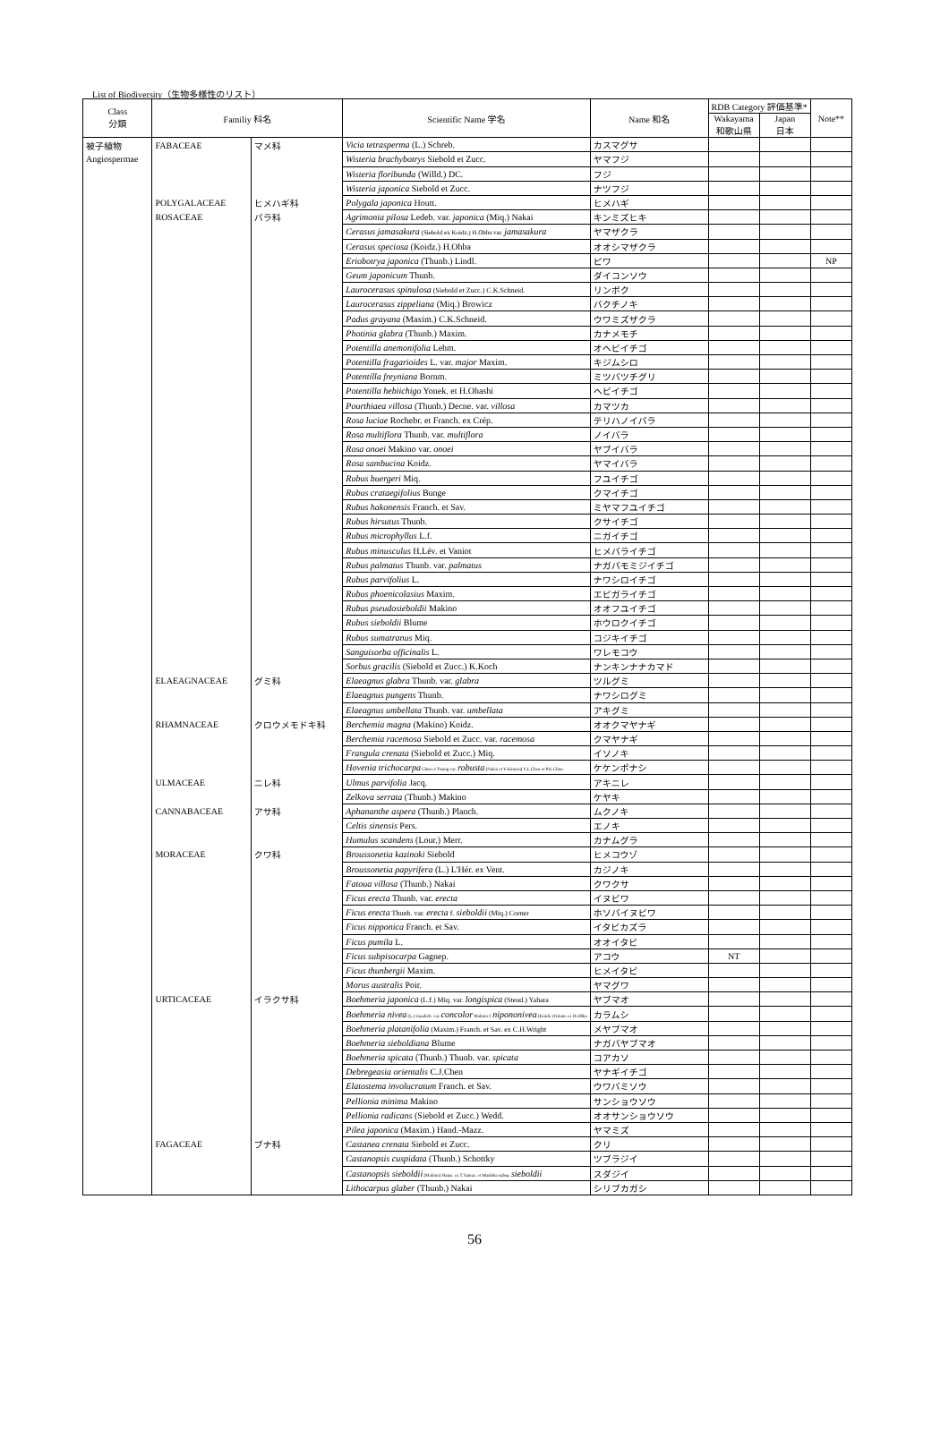List of Biodiversity（生物多様性のリスト）
| Class 分類 | Familiy 科名 | | Scientific Name 学名 | Name 和名 | RDB Category 評価基準* | | Note** |
| --- | --- | --- | --- | --- | --- | --- | --- |
| | | | | | Wakayama 和歌山県 | Japan 日本 | |
| 被子植物 | FABACEAE | マメ科 | Vicia tetrasperma (L.) Schreb. | カスマグサ | | | |
| Angiospermae | | | Wisteria brachybotrys Siebold et Zucc. | ヤマフジ | | | |
| | | | Wisteria floribunda (Willd.) DC. | フジ | | | |
| | | | Wisteria japonica Siebold et Zucc. | ナツフジ | | | |
| | POLYGALACEAE | ヒメハギ科 | Polygala japonica Houtt. | ヒメハギ | | | |
| | ROSACEAE | バラ科 | Agrimonia pilosa Ledeb. var. japonica (Miq.) Nakai | キンミズヒキ | | | |
| | | | Cerasus jamasakura (Siebold ex Koidz.) H.Ohba var. jamasakura | ヤマザクラ | | | |
| | | | Cerasus speciosa (Koidz.) H.Ohba | オオシマザクラ | | | |
| | | | Eriobotrya japonica (Thunb.) Lindl. | ビワ | | | NP |
| | | | Geum japonicum Thunb. | ダイコンソウ | | | |
| | | | Laurocerasus spinulosa (Siebold et Zucc.) C.K.Schneid. | リンボク | | | |
| | | | Laurocerasus zippeliana (Miq.) Browicz | バクチノキ | | | |
| | | | Padus grayana (Maxim.) C.K.Schneid. | ウワミズザクラ | | | |
| | | | Photinia glabra (Thunb.) Maxim. | カナメモチ | | | |
| | | | Potentilla anemonifolia Lehm. | オヘビイチゴ | | | |
| | | | Potentilla fragarioides L. var. major Maxim. | キジムシロ | | | |
| | | | Potentilla freyniana Bornm. | ミツバツチグリ | | | |
| | | | Potentilla hebiichigo Yonek. et H.Ohashi | ヘビイチゴ | | | |
| | | | Pourthiaea villosa (Thunb.) Decne. var. villosa | カマツカ | | | |
| | | | Rosa luciae Rochebr. et Franch. ex Crép. | テリハノイバラ | | | |
| | | | Rosa multiflora Thunb. var. multiflora | ノイバラ | | | |
| | | | Rosa onoei Makino var. onoei | ヤブイバラ | | | |
| | | | Rosa sambucina Koidz. | ヤマイバラ | | | |
| | | | Rubus buergeri Miq. | フユイチゴ | | | |
| | | | Rubus crataegifolius Bunge | クマイチゴ | | | |
| | | | Rubus hakonensis Franch. et Sav. | ミヤマフユイチゴ | | | |
| | | | Rubus hirsutus Thunb. | クサイチゴ | | | |
| | | | Rubus microphyllus L.f. | ニガイチゴ | | | |
| | | | Rubus minusculus H.Lév. et Vaniot | ヒメバライチゴ | | | |
| | | | Rubus palmatus Thunb. var. palmatus | ナガバモミジイチゴ | | | |
| | | | Rubus parvifolius L. | ナワシロイチゴ | | | |
| | | | Rubus phoenicolasius Maxim. | エビガライチゴ | | | |
| | | | Rubus pseudosieboldii Makino | オオフユイチゴ | | | |
| | | | Rubus sieboldii Blume | ホウロクイチゴ | | | |
| | | | Rubus sumatranus Miq. | コジキイチゴ | | | |
| | | | Sanguisorba officinalis L. | ワレモコウ | | | |
| | | | Sorbus gracilis (Siebold et Zucc.) K.Koch | ナンキンナナカマド | | | |
| | ELAEAGNACEAE | グミ科 | Elaeagnus glabra Thunb. var. glabra | ツルグミ | | | |
| | | | Elaeagnus pungens Thunb. | ナワシログミ | | | |
| | | | Elaeagnus umbellata Thunb. var. umbellata | アキグミ | | | |
| | RHAMNACEAE | クロウメモドキ科 | Berchemia magna (Makino) Koidz. | オオクマヤナギ | | | |
| | | | Berchemia racemosa Siebold et Zucc. var. racemosa | クマヤナギ | | | |
| | | | Frangula crenata (Siebold et Zucc.) Miq. | イソノキ | | | |
| | | | Hovenia trichocarpa Chun et Tsiang var. robusta (Nakai et Y.Kimura) Y.L.Chen et P.K.Chou | ケケンポナシ | | | |
| | ULMACEAE | ニレ科 | Ulmus parvifolia Jacq. | アキニレ | | | |
| | | | Zelkova serrata (Thunb.) Makino | ケヤキ | | | |
| | CANNABACEAE | アサ科 | Aphananthe aspera (Thunb.) Planch. | ムクノキ | | | |
| | | | Celtis sinensis Pers. | エノキ | | | |
| | | | Humulus scandens (Lour.) Merr. | カナムグラ | | | |
| | MORACEAE | クワ科 | Broussonetia kazinoki Siebold | ヒメコウゾ | | | |
| | | | Broussonetia papyrifera (L.) L'Hér. ex Vent. | カジノキ | | | |
| | | | Fatoua villosa (Thunb.) Nakai | クワクサ | | | |
| | | | Ficus erecta Thunb. var. erecta | イヌビワ | | | |
| | | | Ficus erecta Thunb. var. erecta f. sieboldii (Miq.) Corner | ホソバイヌビワ | | | |
| | | | Ficus nipponica Franch. et Sav. | イタビカズラ | | | |
| | | | Ficus pumila L. | オオイタビ | | | |
| | | | Ficus subpisocarpa Gagnep. | アコウ | NT | | |
| | | | Ficus thunbergii Maxim. | ヒメイタビ | | | |
| | | | Morus australis Poir. | ヤマグワ | | | |
| | URTICACEAE | イラクサ科 | Boehmeria japonica (L.f.) Miq. var. longispica (Steud.) Yahara | ヤブマオ | | | |
| | | | Boehmeria nivea (L.) Gaudich. var. concolor Makino f. nipononivea (Koidz.) Kitam. ex H.Ohba | カラムシ | | | |
| | | | Boehmeria platanifolia (Maxim.) Franch. et Sav. ex C.H.Wright | メヤブマオ | | | |
| | | | Boehmeria sieboldiana Blume | ナガバヤブマオ | | | |
| | | | Boehmeria spicata (Thunb.) Thunb. var. spicata | コアカソ | | | |
| | | | Debregeasia orientalis C.J.Chen | ヤナギイチゴ | | | |
| | | | Elatostema involucratum Franch. et Sav. | ウワバミソウ | | | |
| | | | Pellionia minima Makino | サンショウソウ | | | |
| | | | Pellionia radicans (Siebold et Zucc.) Wedd. | オオサンショウソウ | | | |
| | | | Pilea japonica (Maxim.) Hand.-Mazz. | ヤマミズ | | | |
| | FAGACEAE | ブナ科 | Castanea crenata Siebold et Zucc. | クリ | | | |
| | | | Castanopsis cuspidata (Thunb.) Schottky | ツブラジイ | | | |
| | | | Castanopsis sieboldii (Makino) Hatus. ex T.Yamaz. et Mashiba subsp. sieboldii | スダジイ | | | |
| | | | Lithocarpus glaber (Thunb.) Nakai | シリブカガシ | | | |
56